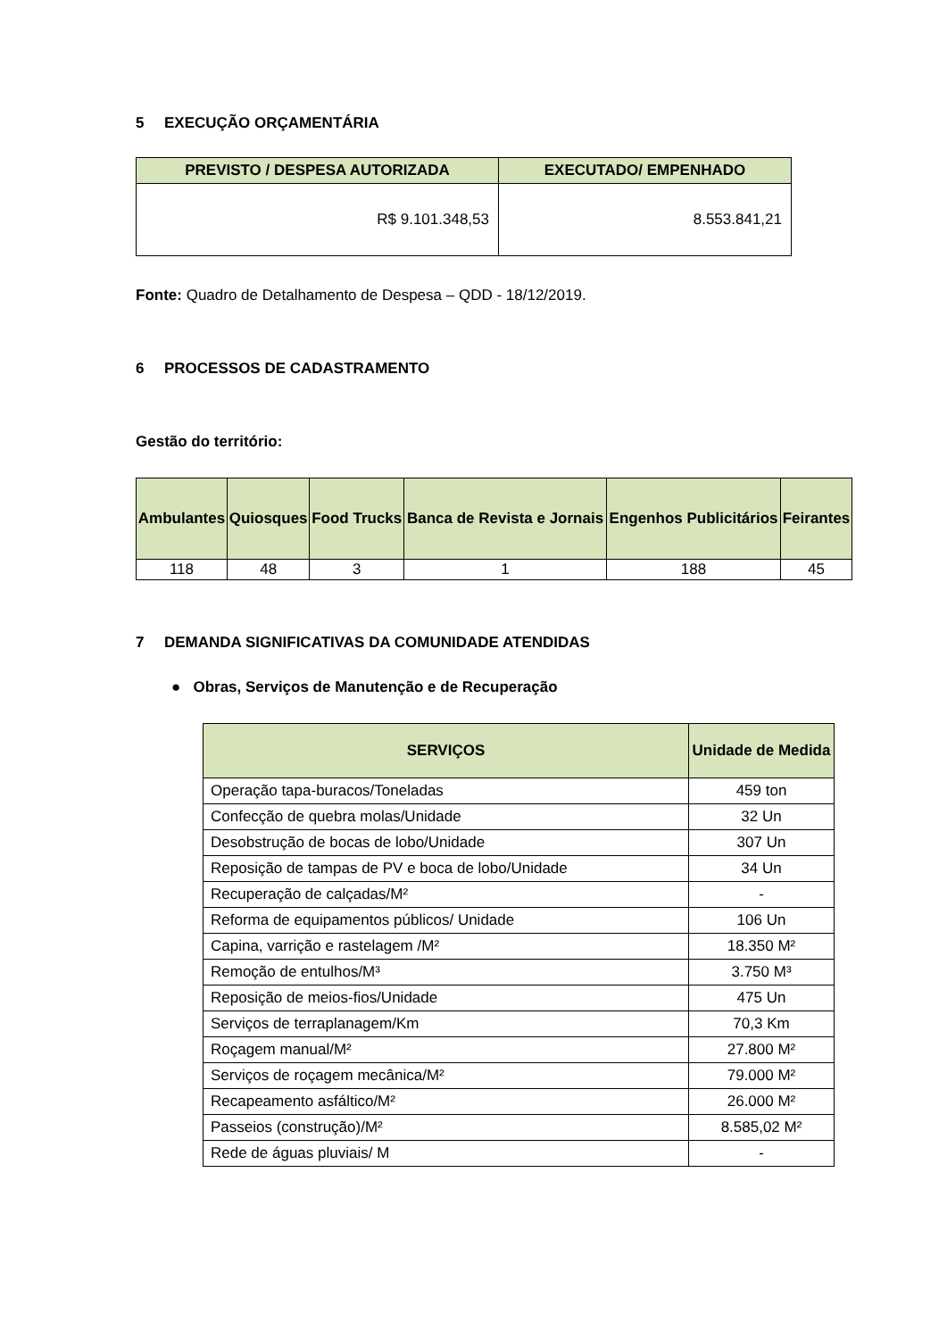5 EXECUÇÃO ORÇAMENTÁRIA
| PREVISTO / DESPESA AUTORIZADA | EXECUTADO/ EMPENHADO |
| --- | --- |
| R$ 9.101.348,53 | 8.553.841,21 |
Fonte: Quadro de Detalhamento de Despesa – QDD - 18/12/2019.
6 PROCESSOS DE CADASTRAMENTO
Gestão do território:
| Ambulantes | Quiosques | Food Trucks | Banca de Revista e Jornais | Engenhos Publicitários | Feirantes |
| --- | --- | --- | --- | --- | --- |
| 118 | 48 | 3 | 1 | 188 | 45 |
7 DEMANDA SIGNIFICATIVAS DA COMUNIDADE ATENDIDAS
● Obras, Serviços de Manutenção e de Recuperação
| SERVIÇOS | Unidade de Medida |
| --- | --- |
| Operação tapa-buracos/Toneladas | 459 ton |
| Confecção de quebra molas/Unidade | 32 Un |
| Desobstrução de bocas de lobo/Unidade | 307 Un |
| Reposição de tampas de PV e boca de lobo/Unidade | 34 Un |
| Recuperação de calçadas/M² | - |
| Reforma de equipamentos públicos/ Unidade | 106 Un |
| Capina, varrição e rastelagem /M² | 18.350 M² |
| Remoção de entulhos/M³ | 3.750 M³ |
| Reposição de meios-fios/Unidade | 475 Un |
| Serviços de terraplanagem/Km | 70,3 Km |
| Roçagem manual/M² | 27.800 M² |
| Serviços de roçagem mecânica/M² | 79.000 M² |
| Recapeamento asfáltico/M² | 26.000 M² |
| Passeios (construção)/M² | 8.585,02 M² |
| Rede de águas pluviais/ M | - |